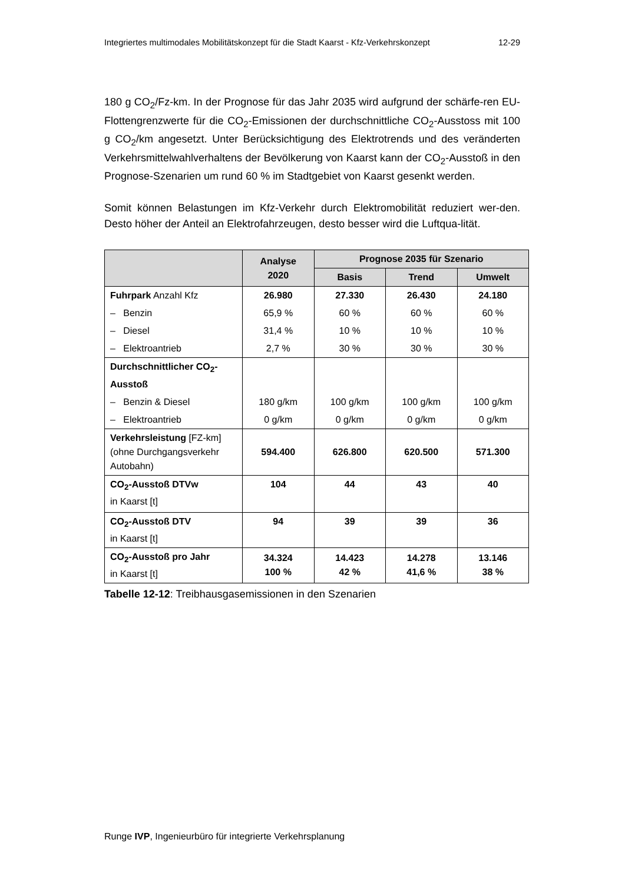Integriertes multimodales Mobilitätskonzept für die Stadt Kaarst - Kfz-Verkehrskonzept 12-29
180 g CO<sub>2</sub>/Fz-km. In der Prognose für das Jahr 2035 wird aufgrund der schärfe-ren EU-Flottengrenzwerte für die CO<sub>2</sub>-Emissionen der durchschnittliche CO<sub>2</sub>-Ausstoss mit 100 g CO<sub>2</sub>/km angesetzt. Unter Berücksichtigung des Elektrotrends und des veränderten Verkehrsmittelwahlverhaltens der Bevölkerung von Kaarst kann der CO<sub>2</sub>-Ausstoß in den Prognose-Szenarien um rund 60 % im Stadtgebiet von Kaarst gesenkt werden.
Somit können Belastungen im Kfz-Verkehr durch Elektromobilität reduziert wer-den. Desto höher der Anteil an Elektrofahrzeugen, desto besser wird die Luftqua-lität.
| | Analyse 2020 | Prognose 2035 für Szenario | | |
| --- | --- | --- | --- | --- |
| | | Basis | Trend | Umwelt |
| Fuhrpark Anzahl Kfz | 26.980 | 27.330 | 26.430 | 24.180 |
| – Benzin | 65,9 % | 60 % | 60 % | 60 % |
| – Diesel | 31,4 % | 10 % | 10 % | 10 % |
| – Elektroantrieb | 2,7 % | 30 % | 30 % | 30 % |
| Durchschnittlicher CO<sub>2</sub>-Ausstoß | | | | |
| – Benzin & Diesel | 180 g/km | 100 g/km | 100 g/km | 100 g/km |
| – Elektroantrieb | 0 g/km | 0 g/km | 0 g/km | 0 g/km |
| Verkehrsleistung [FZ-km] (ohne Durchgangsverkehr Autobahn) | 594.400 | 626.800 | 620.500 | 571.300 |
| CO<sub>2</sub>-Ausstoß DTVw in Kaarst [t] | 104 | 44 | 43 | 40 |
| CO<sub>2</sub>-Ausstoß DTV in Kaarst [t] | 94 | 39 | 39 | 36 |
| CO<sub>2</sub>-Ausstoß pro Jahr in Kaarst [t] | 34.324 100 % | 14.423 42 % | 14.278 41,6 % | 13.146 38 % |
Tabelle 12-12: Treibhausgasemissionen in den Szenarien
Runge IVP, Ingenieurbüro für integrierte Verkehrsplanung